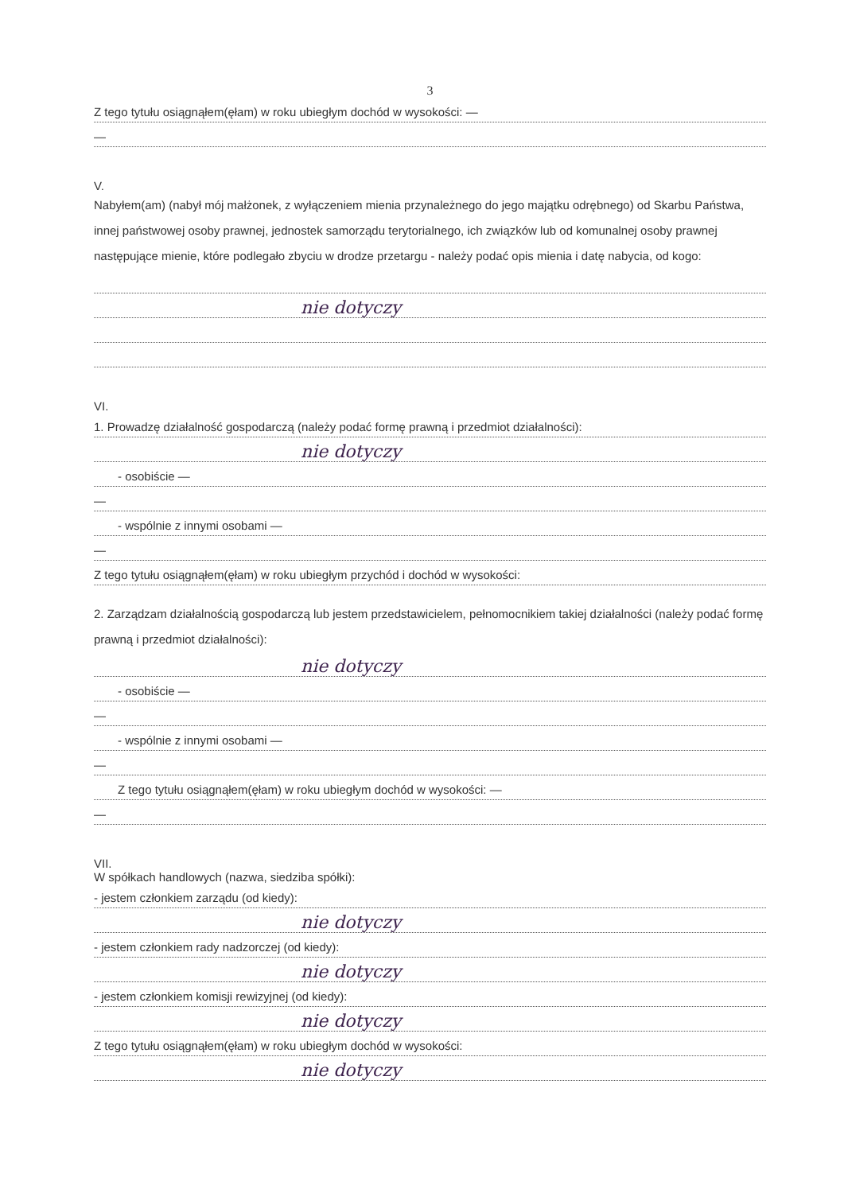3
Z tego tytułu osiągnąłem(ęłam) w roku ubiegłym dochód w wysokości: —
—
V.
Nabyłem(am) (nabył mój małżonek, z wyłączeniem mienia przynależnego do jego majątku odrębnego) od Skarbu Państwa, innej państwowej osoby prawnej, jednostek samorządu terytorialnego, ich związków lub od komunalnej osoby prawnej następujące mienie, które podlegało zbyciu w drodze przetargu - należy podać opis mienia i datę nabycia, od kogo:
nie dotyczy
VI.
1. Prowadzę działalność gospodarczą (należy podać formę prawną i przedmiot działalności):
nie dotyczy
- osobiście —
—
- wspólnie z innymi osobami —
—
Z tego tytułu osiągnąłem(ęłam) w roku ubiegłym przychód i dochód w wysokości:
2. Zarządzam działalnością gospodarczą lub jestem przedstawicielem, pełnomocnikiem takiej działalności (należy podać formę prawną i przedmiot działalności):
nie dotyczy
- osobiście —
—
- wspólnie z innymi osobami —
—
Z tego tytułu osiągnąłem(ęłam) w roku ubiegłym dochód w wysokości: —
—
VII.
W spółkach handlowych (nazwa, siedziba spółki):
- jestem członkiem zarządu (od kiedy):
nie dotyczy
- jestem członkiem rady nadzorczej (od kiedy):
nie dotyczy
- jestem członkiem komisji rewizyjnej (od kiedy):
nie dotyczy
Z tego tytułu osiągnąłem(ęłam) w roku ubiegłym dochód w wysokości:
nie dotyczy